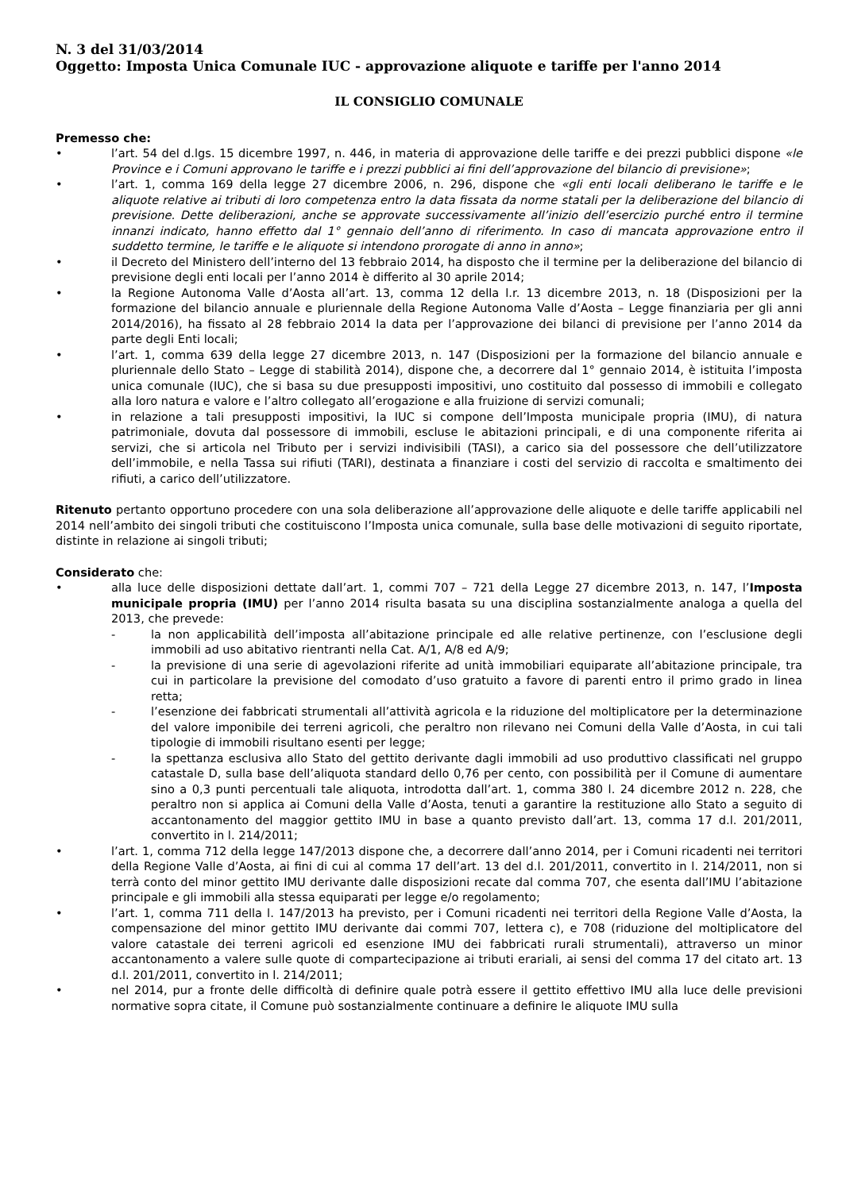N. 3 del 31/03/2014
Oggetto: Imposta Unica Comunale IUC - approvazione aliquote e tariffe per l'anno 2014
IL CONSIGLIO COMUNALE
Premesso che:
• l’art. 54 del d.lgs. 15 dicembre 1997, n. 446, in materia di approvazione delle tariffe e dei prezzi pubblici dispone «le Province e i Comuni approvano le tariffe e i prezzi pubblici ai fini dell’approvazione del bilancio di previsione»;
• l’art. 1, comma 169 della legge 27 dicembre 2006, n. 296, dispone che «gli enti locali deliberano le tariffe e le aliquote relative ai tributi di loro competenza entro la data fissata da norme statali per la deliberazione del bilancio di previsione. Dette deliberazioni, anche se approvate successivamente all’inizio dell’esercizio purché entro il termine innanzi indicato, hanno effetto dal 1° gennaio dell’anno di riferimento. In caso di mancata approvazione entro il suddetto termine, le tariffe e le aliquote si intendono prorogate di anno in anno»;
• il Decreto del Ministero dell’interno del 13 febbraio 2014, ha disposto che il termine per la deliberazione del bilancio di previsione degli enti locali per l’anno 2014 è differito al 30 aprile 2014;
• la Regione Autonoma Valle d’Aosta all’art. 13, comma 12 della l.r. 13 dicembre 2013, n. 18 (Disposizioni per la formazione del bilancio annuale e pluriennale della Regione Autonoma Valle d’Aosta – Legge finanziaria per gli anni 2014/2016), ha fissato al 28 febbraio 2014 la data per l’approvazione dei bilanci di previsione per l’anno 2014 da parte degli Enti locali;
• l’art. 1, comma 639 della legge 27 dicembre 2013, n. 147 (Disposizioni per la formazione del bilancio annuale e pluriennale dello Stato – Legge di stabilità 2014), dispone che, a decorrere dal 1° gennaio 2014, è istituita l’imposta unica comunale (IUC), che si basa su due presupposti impositivi, uno costituito dal possesso di immobili e collegato alla loro natura e valore e l’altro collegato all’erogazione e alla fruizione di servizi comunali;
• in relazione a tali presupposti impositivi, la IUC si compone dell’Imposta municipale propria (IMU), di natura patrimoniale, dovuta dal possessore di immobili, escluse le abitazioni principali, e di una componente riferita ai servizi, che si articola nel Tributo per i servizi indivisibili (TASI), a carico sia del possessore che dell’utilizzatore dell’immobile, e nella Tassa sui rifiuti (TARI), destinata a finanziare i costi del servizio di raccolta e smaltimento dei rifiuti, a carico dell’utilizzatore.
Ritenuto pertanto opportuno procedere con una sola deliberazione all’approvazione delle aliquote e delle tariffe applicabili nel 2014 nell’ambito dei singoli tributi che costituiscono l’Imposta unica comunale, sulla base delle motivazioni di seguito riportate, distinte in relazione ai singoli tributi;
Considerato che:
• alla luce delle disposizioni dettate dall’art. 1, commi 707 – 721 della Legge 27 dicembre 2013, n. 147, l’Imposta municipale propria (IMU) per l’anno 2014 risulta basata su una disciplina sostanzialmente analoga a quella del 2013, che prevede:
- la non applicabilità dell’imposta all’abitazione principale ed alle relative pertinenze, con l’esclusione degli immobili ad uso abitativo rientranti nella Cat. A/1, A/8 ed A/9;
- la previsione di una serie di agevolazioni riferite ad unità immobiliari equiparate all’abitazione principale, tra cui in particolare la previsione del comodato d’uso gratuito a favore di parenti entro il primo grado in linea retta;
- l’esenzione dei fabbricati strumentali all’attività agricola e la riduzione del moltiplicatore per la determinazione del valore imponibile dei terreni agricoli, che peraltro non rilevano nei Comuni della Valle d’Aosta, in cui tali tipologie di immobili risultano esenti per legge;
- la spettanza esclusiva allo Stato del gettito derivante dagli immobili ad uso produttivo classificati nel gruppo catastale D, sulla base dell’aliquota standard dello 0,76 per cento, con possibilità per il Comune di aumentare sino a 0,3 punti percentuali tale aliquota, introdotta dall’art. 1, comma 380 l. 24 dicembre 2012 n. 228, che peraltro non si applica ai Comuni della Valle d’Aosta, tenuti a garantire la restituzione allo Stato a seguito di accantonamento del maggior gettito IMU in base a quanto previsto dall’art. 13, comma 17 d.l. 201/2011, convertito in l. 214/2011;
• l’art. 1, comma 712 della legge 147/2013 dispone che, a decorrere dall’anno 2014, per i Comuni ricadenti nei territori della Regione Valle d’Aosta, ai fini di cui al comma 17 dell’art. 13 del d.l. 201/2011, convertito in l. 214/2011, non si terrà conto del minor gettito IMU derivante dalle disposizioni recate dal comma 707, che esenta dall’IMU l’abitazione principale e gli immobili alla stessa equiparati per legge e/o regolamento;
• l’art. 1, comma 711 della l. 147/2013 ha previsto, per i Comuni ricadenti nei territori della Regione Valle d’Aosta, la compensazione del minor gettito IMU derivante dai commi 707, lettera c), e 708 (riduzione del moltiplicatore del valore catastale dei terreni agricoli ed esenzione IMU dei fabbricati rurali strumentali), attraverso un minor accantonamento a valere sulle quote di compartecipazione ai tributi erariali, ai sensi del comma 17 del citato art. 13 d.l. 201/2011, convertito in l. 214/2011;
• nel 2014, pur a fronte delle difficoltà di definire quale potrà essere il gettito effettivo IMU alla luce delle previsioni normative sopra citate, il Comune può sostanzialmente continuare a definire le aliquote IMU sulla